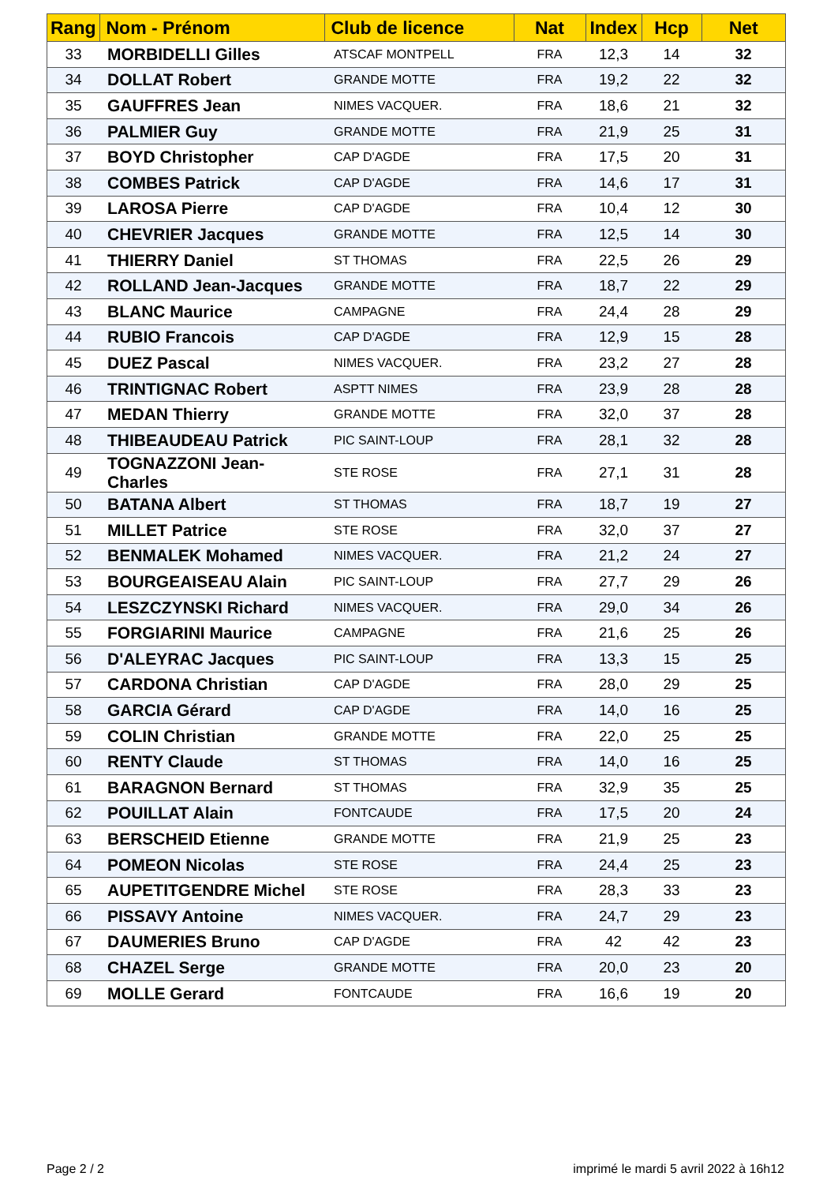| Rang | Nom - Prénom | Club de licence | Nat | Index | Hcp | Net |
| --- | --- | --- | --- | --- | --- | --- |
| 33 | MORBIDELLI Gilles | ATSCAF MONTPELL | FRA | 12,3 | 14 | 32 |
| 34 | DOLLAT Robert | GRANDE MOTTE | FRA | 19,2 | 22 | 32 |
| 35 | GAUFFRES Jean | NIMES VACQUER. | FRA | 18,6 | 21 | 32 |
| 36 | PALMIER Guy | GRANDE MOTTE | FRA | 21,9 | 25 | 31 |
| 37 | BOYD Christopher | CAP D'AGDE | FRA | 17,5 | 20 | 31 |
| 38 | COMBES Patrick | CAP D'AGDE | FRA | 14,6 | 17 | 31 |
| 39 | LAROSA Pierre | CAP D'AGDE | FRA | 10,4 | 12 | 30 |
| 40 | CHEVRIER Jacques | GRANDE MOTTE | FRA | 12,5 | 14 | 30 |
| 41 | THIERRY Daniel | ST THOMAS | FRA | 22,5 | 26 | 29 |
| 42 | ROLLAND Jean-Jacques | GRANDE MOTTE | FRA | 18,7 | 22 | 29 |
| 43 | BLANC Maurice | CAMPAGNE | FRA | 24,4 | 28 | 29 |
| 44 | RUBIO Francois | CAP D'AGDE | FRA | 12,9 | 15 | 28 |
| 45 | DUEZ Pascal | NIMES VACQUER. | FRA | 23,2 | 27 | 28 |
| 46 | TRINTIGNAC Robert | ASPTT NIMES | FRA | 23,9 | 28 | 28 |
| 47 | MEDAN Thierry | GRANDE MOTTE | FRA | 32,0 | 37 | 28 |
| 48 | THIBEAUDEAU Patrick | PIC SAINT-LOUP | FRA | 28,1 | 32 | 28 |
| 49 | TOGNAZZONI Jean-Charles | STE ROSE | FRA | 27,1 | 31 | 28 |
| 50 | BATANA Albert | ST THOMAS | FRA | 18,7 | 19 | 27 |
| 51 | MILLET Patrice | STE ROSE | FRA | 32,0 | 37 | 27 |
| 52 | BENMALEK Mohamed | NIMES VACQUER. | FRA | 21,2 | 24 | 27 |
| 53 | BOURGEAISEAU Alain | PIC SAINT-LOUP | FRA | 27,7 | 29 | 26 |
| 54 | LESZCZYNSKI Richard | NIMES VACQUER. | FRA | 29,0 | 34 | 26 |
| 55 | FORGIARINI Maurice | CAMPAGNE | FRA | 21,6 | 25 | 26 |
| 56 | D'ALEYRAC Jacques | PIC SAINT-LOUP | FRA | 13,3 | 15 | 25 |
| 57 | CARDONA Christian | CAP D'AGDE | FRA | 28,0 | 29 | 25 |
| 58 | GARCIA Gérard | CAP D'AGDE | FRA | 14,0 | 16 | 25 |
| 59 | COLIN Christian | GRANDE MOTTE | FRA | 22,0 | 25 | 25 |
| 60 | RENTY Claude | ST THOMAS | FRA | 14,0 | 16 | 25 |
| 61 | BARAGNON Bernard | ST THOMAS | FRA | 32,9 | 35 | 25 |
| 62 | POUILLAT Alain | FONTCAUDE | FRA | 17,5 | 20 | 24 |
| 63 | BERSCHEID Etienne | GRANDE MOTTE | FRA | 21,9 | 25 | 23 |
| 64 | POMEON Nicolas | STE ROSE | FRA | 24,4 | 25 | 23 |
| 65 | AUPETITGENDRE Michel | STE ROSE | FRA | 28,3 | 33 | 23 |
| 66 | PISSAVY Antoine | NIMES VACQUER. | FRA | 24,7 | 29 | 23 |
| 67 | DAUMERIES Bruno | CAP D'AGDE | FRA | 42 | 42 | 23 |
| 68 | CHAZEL Serge | GRANDE MOTTE | FRA | 20,0 | 23 | 20 |
| 69 | MOLLE Gerard | FONTCAUDE | FRA | 16,6 | 19 | 20 |
Page 2 / 2
imprimé le mardi 5 avril 2022 à 16h12